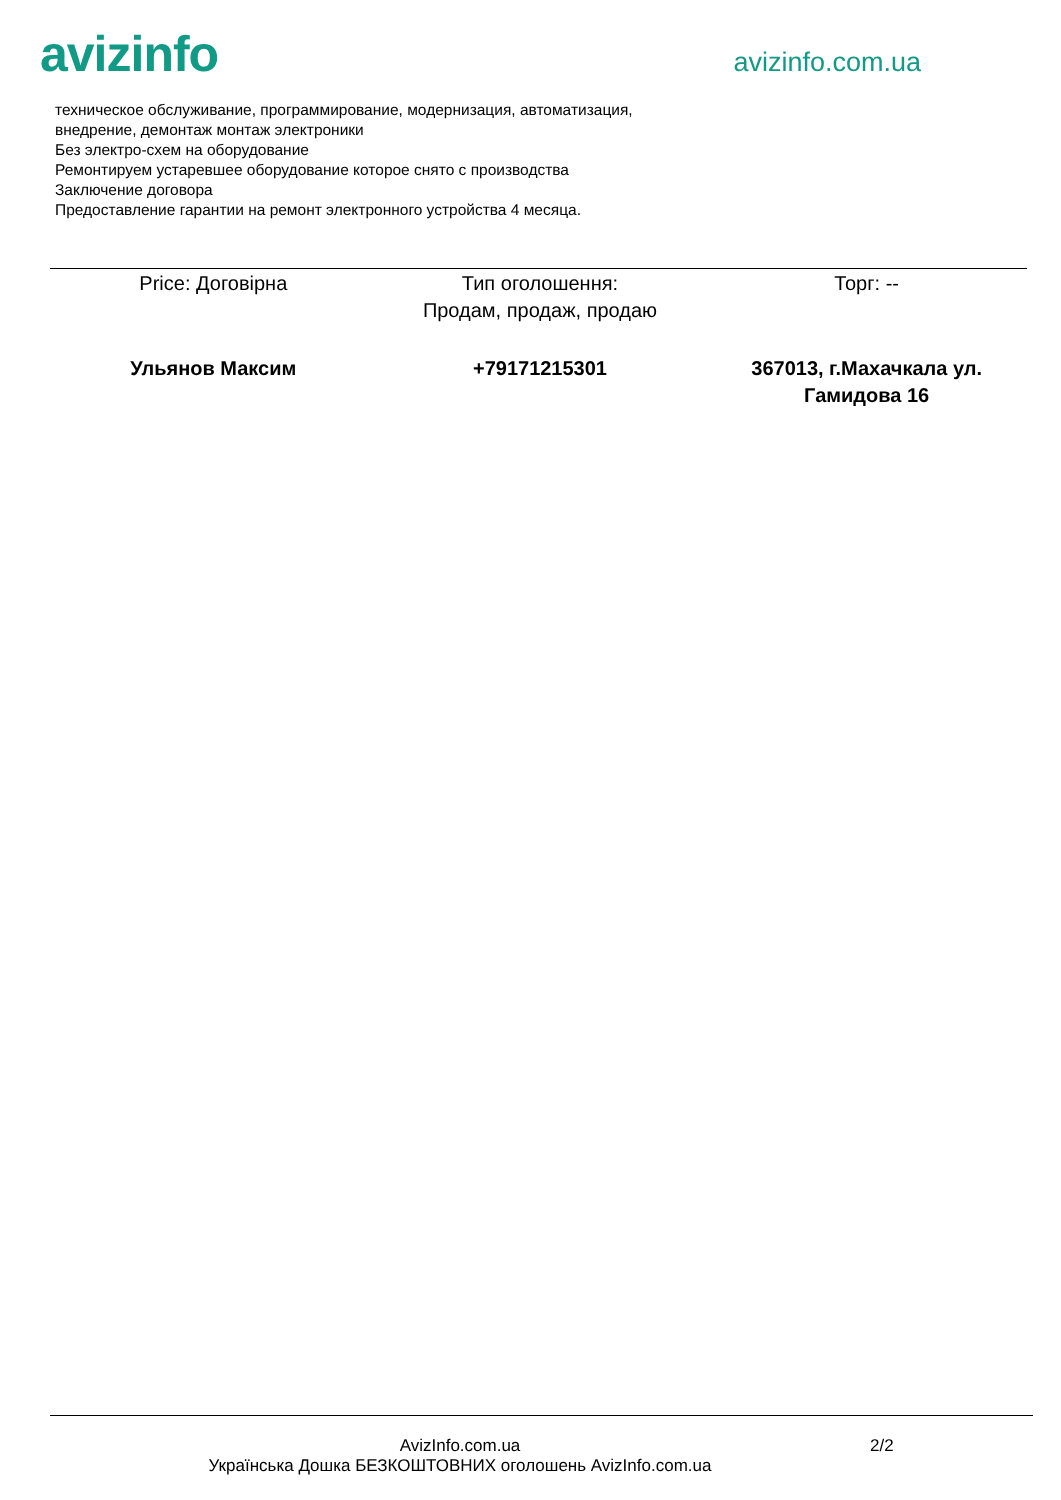avizinfo
avizinfo.com.ua
техническое обслуживание, программирование, модернизация, автоматизация,
внедрение, демонтаж монтаж электроники
Без электро-схем на оборудование
Ремонтируем устаревшее оборудование которое снято с производства
Заключение договора
Предоставление гарантии на ремонт электронного устройства 4 месяца.
| Price: Договірна | Тип оголошення: Продам, продаж, продаю | Торг: -- |
| Ульянов Максим | +79171215301 | 367013, г.Махачкала ул. Гамидова 16 |
AvizInfo.com.ua
Українська Дошка БЕЗКОШТОВНИХ оголошень AvizInfo.com.ua
2/2